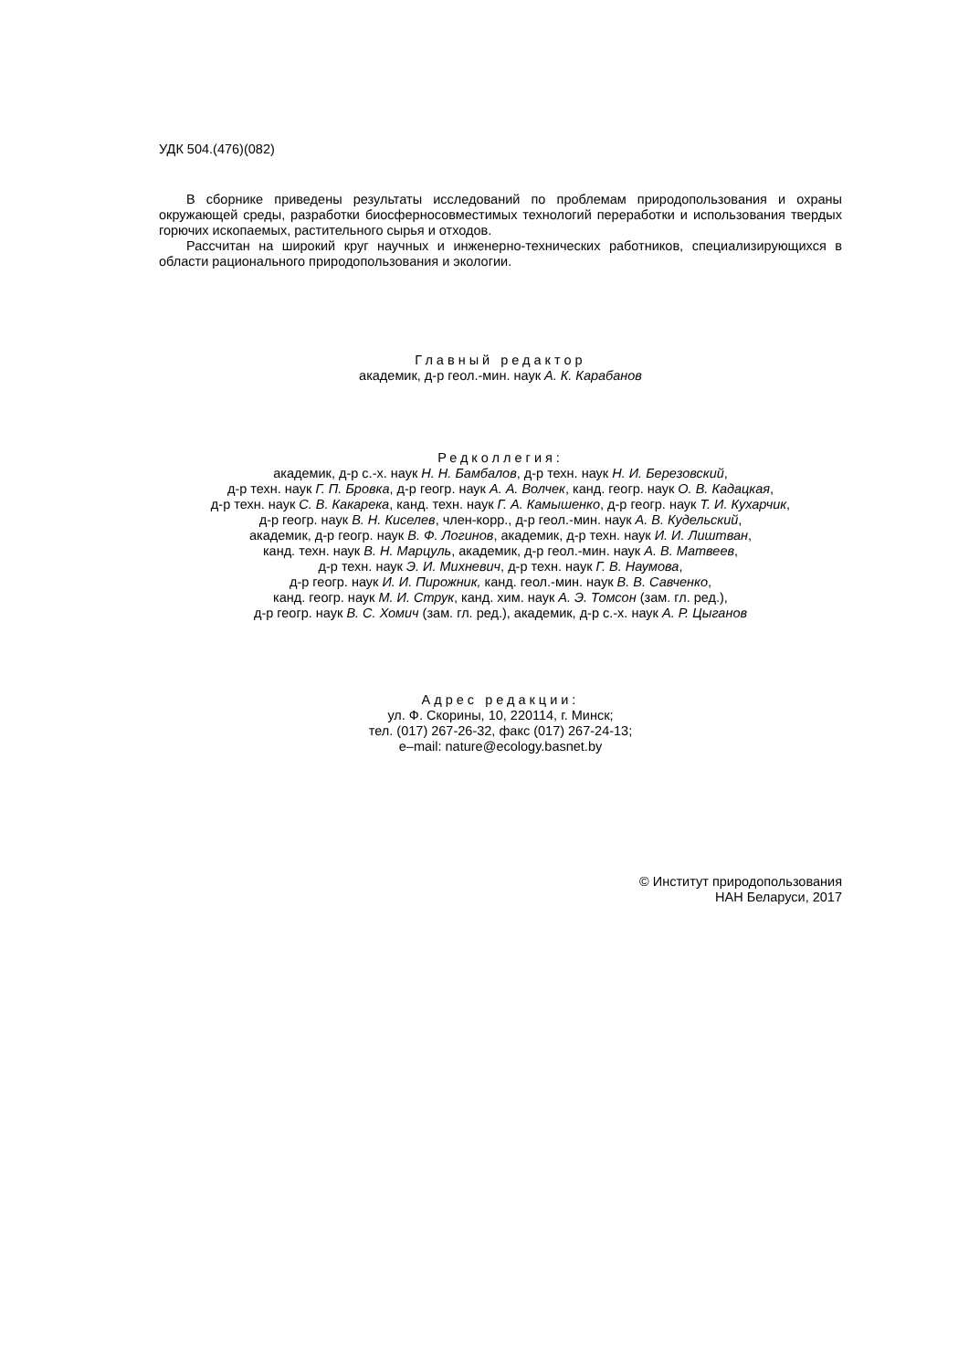УДК 504.(476)(082)
В сборнике приведены результаты исследований по проблемам природопользования и охраны окружающей среды, разработки биосферносовместимых технологий переработки и использования твердых горючих ископаемых, растительного сырья и отходов.
Рассчитан на широкий круг научных и инженерно-технических работников, специализирующихся в области рационального природопользования и экологии.
Главный редактор
академик, д-р геол.-мин. наук А. К. Карабанов
Редколлегия:
академик, д-р с.-х. наук Н. Н. Бамбалов, д-р техн. наук Н. И. Березовский,
д-р техн. наук Г. П. Бровка, д-р геогр. наук А. А. Волчек, канд. геогр. наук О. В. Кадацкая,
д-р техн. наук С. В. Какарека, канд. техн. наук Г. А. Камышенко, д-р геогр. наук Т. И. Кухарчик,
д-р геогр. наук В. Н. Киселев, член-корр., д-р геол.-мин. наук А. В. Кудельский,
академик, д-р геогр. наук В. Ф. Логинов, академик, д-р техн. наук И. И. Лиштван,
канд. техн. наук В. Н. Марцуль, академик, д-р геол.-мин. наук А. В. Матвеев,
д-р техн. наук Э. И. Михневич, д-р техн. наук Г. В. Наумова,
д-р геогр. наук И. И. Пирожник, канд. геол.-мин. наук В. В. Савченко,
канд. геогр. наук М. И. Струк, канд. хим. наук А. Э. Томсон (зам. гл. ред.),
д-р геогр. наук В. С. Хомич (зам. гл. ред.), академик, д-р с.-х. наук А. Р. Цыганов
Адрес редакции:
ул. Ф. Скорины, 10, 220114, г. Минск;
тел. (017) 267-26-32, факс (017) 267-24-13;
e–mail: nature@ecology.basnet.by
© Институт природопользования
НАН Беларуси, 2017